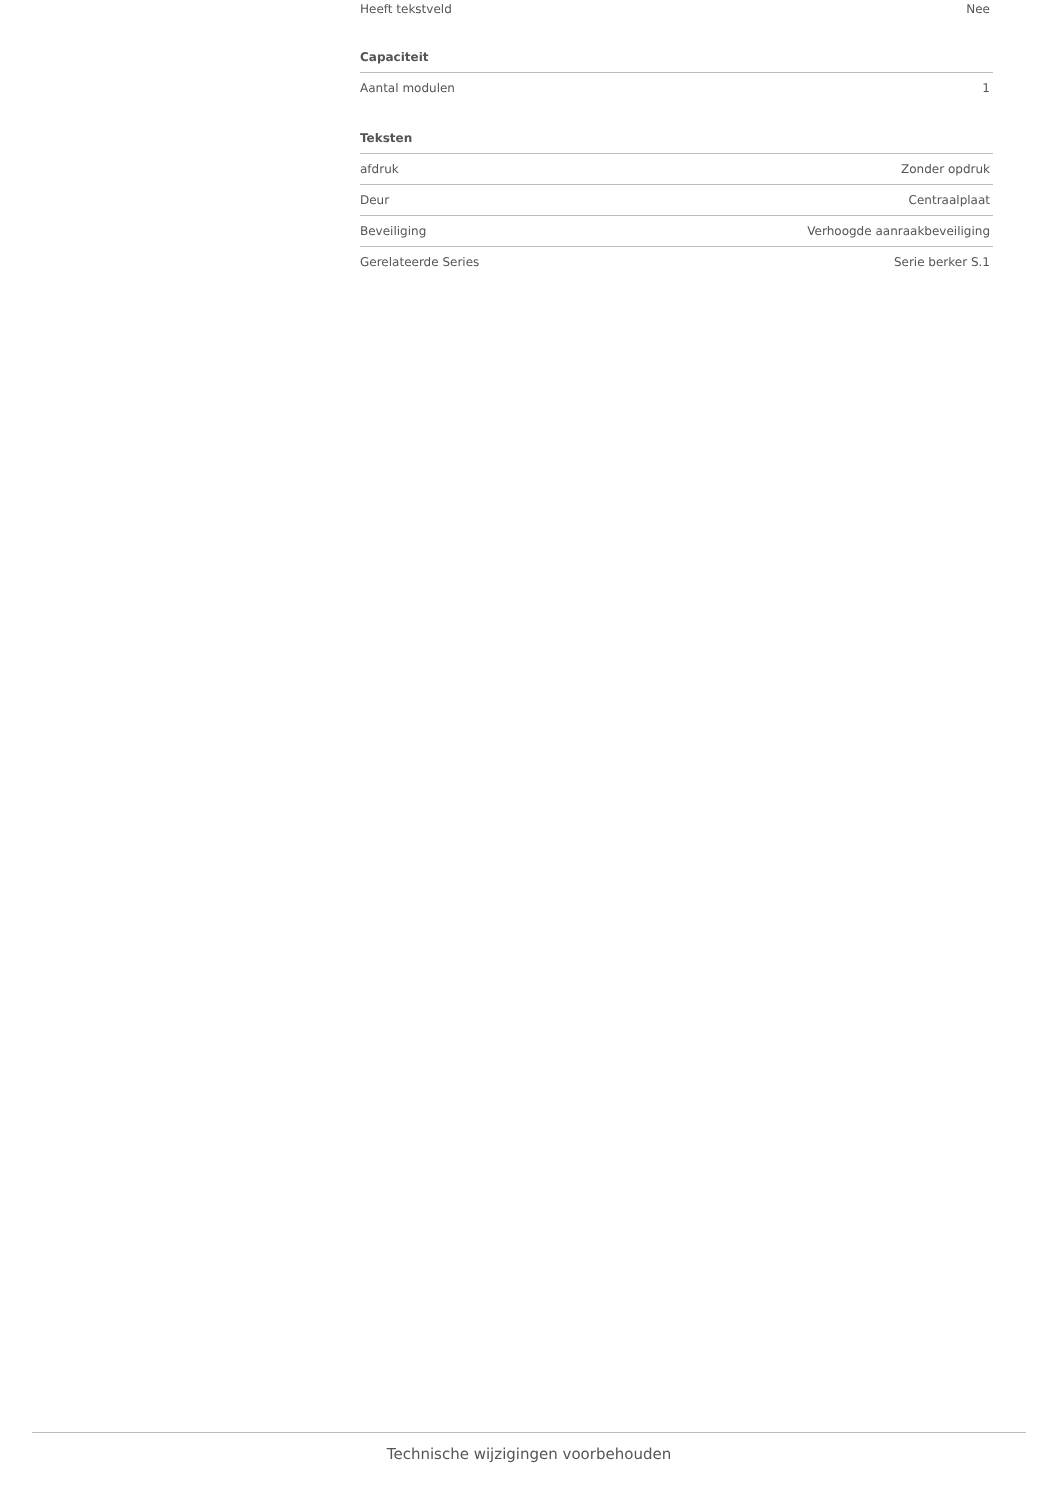| Heeft tekstveld | Nee |
| Capaciteit | |
| Aantal modulen | 1 |
| Teksten | |
| afdruk | Zonder opdruk |
| Deur | Centraalplaat |
| Beveiliging | Verhoogde aanraakbeveiliging |
| Gerelateerde Series | Serie berker S.1 |
Technische wijzigingen voorbehouden